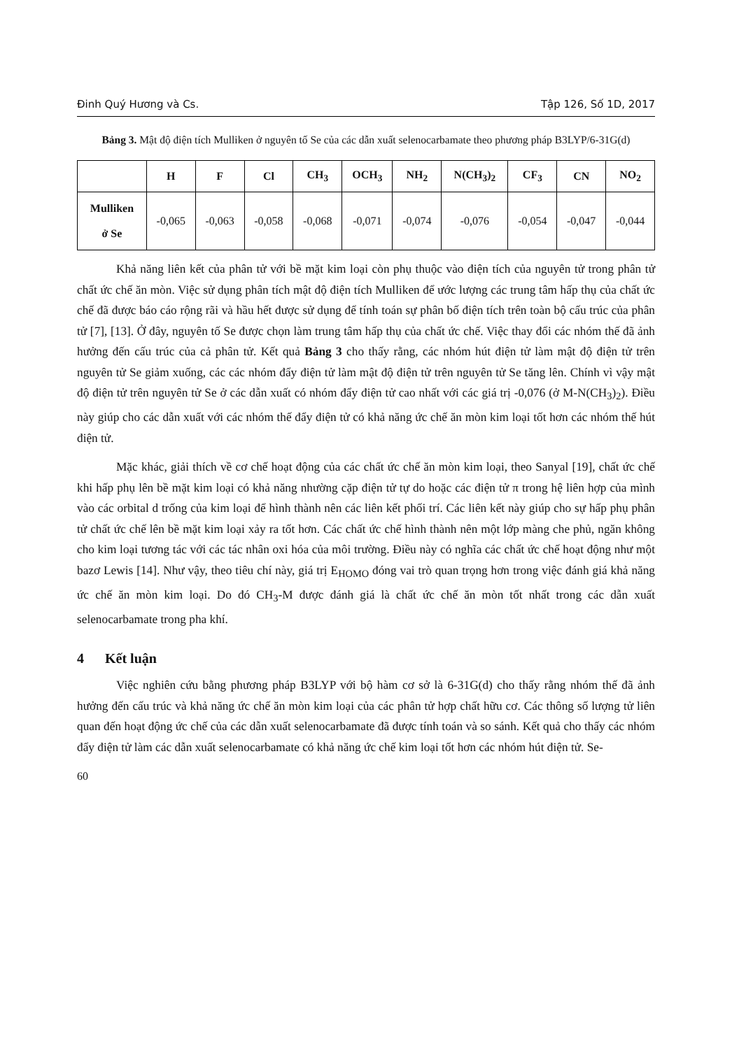Đinh Quý Hương và Cs. Tập 126, Số 1D, 2017
Bảng 3. Mật độ điện tích Mulliken ở nguyên tố Se của các dẫn xuất selenocarbamate theo phương pháp B3LYP/6-31G(d)
| | H | F | Cl | CH<sub>3</sub> | OCH<sub>3</sub> | NH<sub>2</sub> | N(CH<sub>3</sub>)<sub>2</sub> | CF<sub>3</sub> | CN | NO<sub>2</sub> |
| --- | --- | --- | --- | --- | --- | --- | --- | --- | --- | --- |
| Mulliken ở Se | -0,065 | -0,063 | -0,058 | -0,068 | -0,071 | -0,074 | -0,076 | -0,054 | -0,047 | -0,044 |
Khả năng liên kết của phân tử với bề mặt kim loại còn phụ thuộc vào điện tích của nguyên tử trong phân tử chất ức chế ăn mòn. Việc sử dụng phân tích mật độ điện tích Mulliken để ước lượng các trung tâm hấp thụ của chất ức chế đã được báo cáo rộng rãi và hầu hết được sử dụng để tính toán sự phân bố điện tích trên toàn bộ cấu trúc của phân tử [7], [13]. Ở đây, nguyên tố Se được chọn làm trung tâm hấp thụ của chất ức chế. Việc thay đổi các nhóm thế đã ảnh hưởng đến cấu trúc của cả phân tử. Kết quả Bảng 3 cho thấy rằng, các nhóm hút điện tử làm mật độ điện tử trên nguyên tử Se giảm xuống, các các nhóm đẩy điện tử làm mật độ điện tử trên nguyên tử Se tăng lên. Chính vì vậy mật độ điện tử trên nguyên tử Se ở các dẫn xuất có nhóm đẩy điện tử cao nhất với các giá trị -0,076 (ở M-N(CH<sub>3</sub>)<sub>2</sub>). Điều này giúp cho các dẫn xuất với các nhóm thế đẩy điện tử có khả năng ức chế ăn mòn kim loại tốt hơn các nhóm thế hút điện tử.
Mặc khác, giải thích về cơ chế hoạt động của các chất ức chế ăn mòn kim loại, theo Sanyal [19], chất ức chế khi hấp phụ lên bề mặt kim loại có khả năng nhường cặp điện tử tự do hoặc các điện tử π trong hệ liên hợp của mình vào các orbital d trống của kim loại để hình thành nên các liên kết phối trí. Các liên kết này giúp cho sự hấp phụ phân tử chất ức chế lên bề mặt kim loại xảy ra tốt hơn. Các chất ức chế hình thành nên một lớp màng che phủ, ngăn không cho kim loại tương tác với các tác nhân oxi hóa của môi trường. Điều này có nghĩa các chất ức chế hoạt động như một bazơ Lewis [14]. Như vậy, theo tiêu chí này, giá trị E<sub>HOMO</sub> đóng vai trò quan trọng hơn trong việc đánh giá khả năng ức chế ăn mòn kim loại. Do đó CH<sub>3</sub>-M được đánh giá là chất ức chế ăn mòn tốt nhất trong các dẫn xuất selenocarbamate trong pha khí.
4 Kết luận
Việc nghiên cứu bằng phương pháp B3LYP với bộ hàm cơ sở là 6-31G(d) cho thấy rằng nhóm thế đã ảnh hưởng đến cấu trúc và khả năng ức chế ăn mòn kim loại của các phân tử hợp chất hữu cơ. Các thông số lượng tử liên quan đến hoạt động ức chế của các dẫn xuất selenocarbamate đã được tính toán và so sánh. Kết quả cho thấy các nhóm đẩy điện tử làm các dẫn xuất selenocarbamate có khả năng ức chế kim loại tốt hơn các nhóm hút điện tử. Se-
60